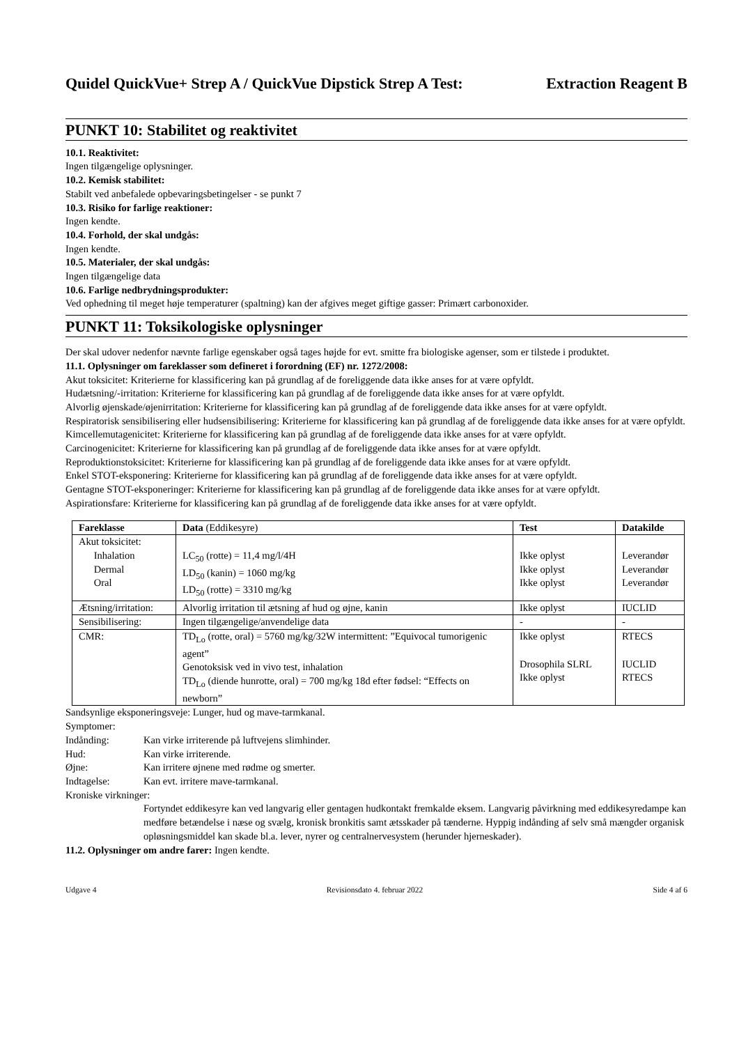Quidel QuickVue+ Strep A / QuickVue Dipstick Strep A Test: Extraction Reagent B
PUNKT 10: Stabilitet og reaktivitet
10.1. Reaktivitet:
Ingen tilgængelige oplysninger.
10.2. Kemisk stabilitet:
Stabilt ved anbefalede opbevaringsbetingelser - se punkt 7
10.3. Risiko for farlige reaktioner:
Ingen kendte.
10.4. Forhold, der skal undgås:
Ingen kendte.
10.5. Materialer, der skal undgås:
Ingen tilgængelige data
10.6. Farlige nedbrydningsprodukter:
Ved ophedning til meget høje temperaturer (spaltning) kan der afgives meget giftige gasser: Primært carbonoxider.
PUNKT 11: Toksikologiske oplysninger
Der skal udover nedenfor nævnte farlige egenskaber også tages højde for evt. smitte fra biologiske agenser, som er tilstede i produktet.
11.1. Oplysninger om fareklasser som defineret i forordning (EF) nr. 1272/2008:
Akut toksicitet: Kriterierne for klassificering kan på grundlag af de foreliggende data ikke anses for at være opfyldt.
Hudætsning/-irritation: Kriterierne for klassificering kan på grundlag af de foreliggende data ikke anses for at være opfyldt.
Alvorlig øjenskade/øjenirritation: Kriterierne for klassificering kan på grundlag af de foreliggende data ikke anses for at være opfyldt.
Respiratorisk sensibilisering eller hudsensibilisering: Kriterierne for klassificering kan på grundlag af de foreliggende data ikke anses for at være opfyldt.
Kimcellemutagenicitet: Kriterierne for klassificering kan på grundlag af de foreliggende data ikke anses for at være opfyldt.
Carcinogenicitet: Kriterierne for klassificering kan på grundlag af de foreliggende data ikke anses for at være opfyldt.
Reproduktionstoksicitet: Kriterierne for klassificering kan på grundlag af de foreliggende data ikke anses for at være opfyldt.
Enkel STOT-eksponering: Kriterierne for klassificering kan på grundlag af de foreliggende data ikke anses for at være opfyldt.
Gentagne STOT-eksponeringer: Kriterierne for klassificering kan på grundlag af de foreliggende data ikke anses for at være opfyldt.
Aspirationsfare: Kriterierne for klassificering kan på grundlag af de foreliggende data ikke anses for at være opfyldt.
| Fareklasse | Data (Eddikesyre) | Test | Datakilde |
| --- | --- | --- | --- |
| Akut toksicitet: Inhalation Dermal Oral | LC<sub>50</sub> (rotte) = 11,4 mg/l/4H LD<sub>50</sub> (kanin) = 1060 mg/kg LD<sub>50</sub> (rotte) = 3310 mg/kg | Ikke oplyst Ikke oplyst Ikke oplyst | Leverandør Leverandør Leverandør |
| Ætsning/irritation: | Alvorlig irritation til ætsning af hud og øjne, kanin | Ikke oplyst | IUCLID |
| Sensibilisering: | Ingen tilgængelige/anvendelige data | - | - |
| CMR: | TD<sub>Lo</sub> (rotte, oral) = 5760 mg/kg/32W intermittent: ”Equivocal tumorigenic agent” Genotoksisk ved in vivo test, inhalation TD<sub>Lo</sub> (diende hunrotte, oral) = 700 mg/kg 18d efter fødsel: “Effects on newborn” | Ikke oplyst Drosophila SLRL Ikke oplyst | RTECS IUCLID RTECS |
Sandsynlige eksponeringsveje: Lunger, hud og mave-tarmkanal.
Symptomer:
Indånding: Kan virke irriterende på luftvejens slimhinder.
Hud: Kan virke irriterende.
Øjne: Kan irritere øjnene med rødme og smerter.
Indtagelse: Kan evt. irritere mave-tarmkanal.
Kroniske virkninger:
Fortyndet eddikesyre kan ved langvarig eller gentagen hudkontakt fremkalde eksem. Langvarig påvirkning med eddikesyredampe kan medføre betændelse i næse og svælg, kronisk bronkitis samt ætsskader på tænderne. Hyppig indånding af selv små mængder organisk opløsningsmiddel kan skade bl.a. lever, nyrer og centralnervesystem (herunder hjerneskader).
11.2. Oplysninger om andre farer: Ingen kendte.
Udgave 4 Revisionsdato 4. februar 2022 Side 4 af 6